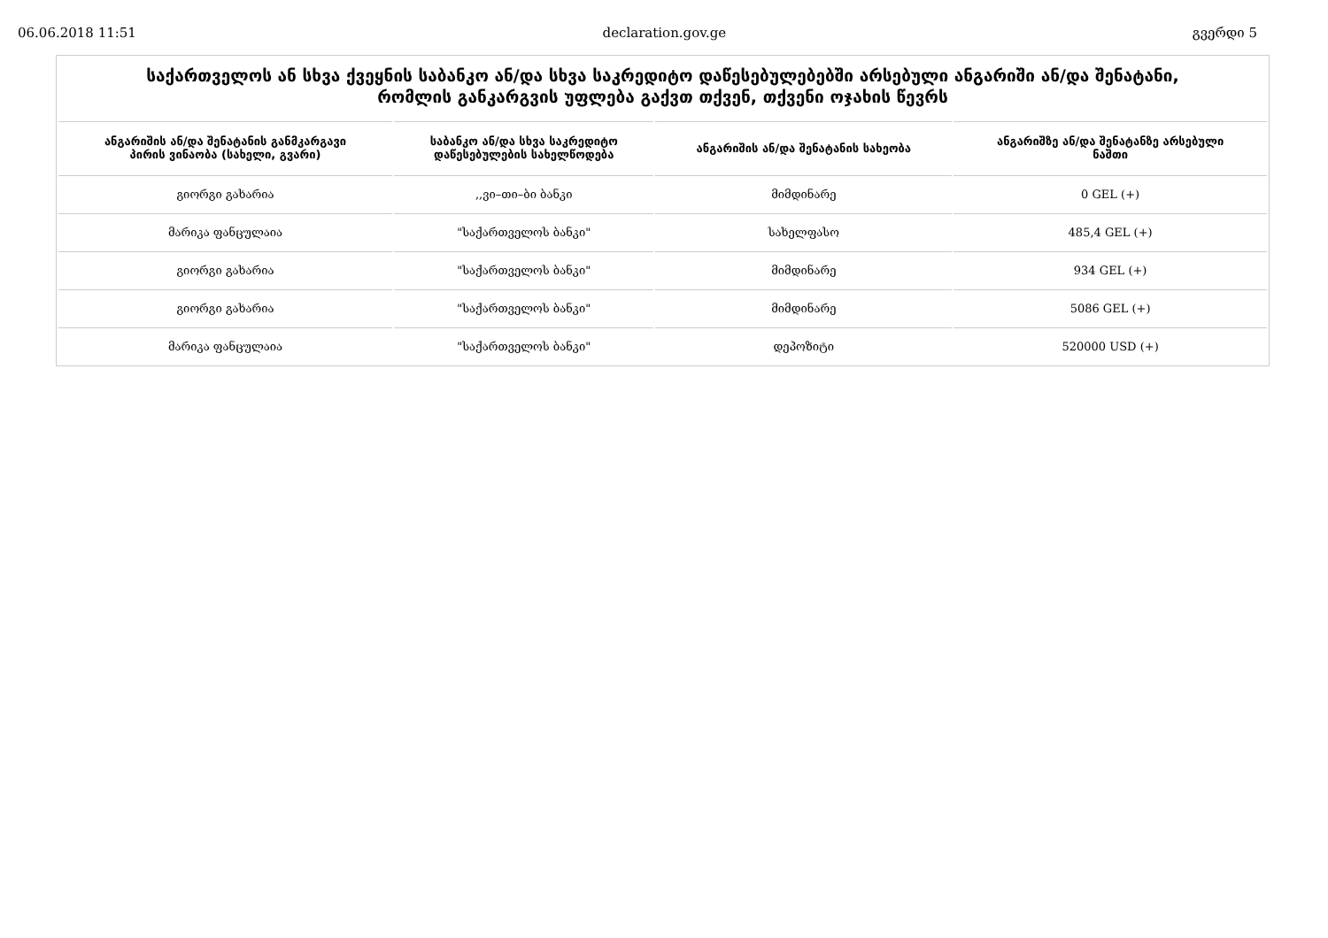06.06.2018 11:51 declaration.gov.ge გვერდი 5
საქართველოს ან სხვა ქვეყნის საბანკო ან/და სხვა საკრედიტო დაწესებულებებში არსებული ანგარიში ან/და შენატანი,
რომლის განკარგვის უფლება გაქვთ თქვენ, თქვენი ოჯახის წევრს
| ანგარიშის ან/და შენატანის განმკარგავი პირის ვინაობა (სახელი, გვარი) | საბანკო ან/და სხვა საკრედიტო დაწესებულების სახელწოდება | ანგარიშის ან/და შენატანის სახეობა | ანგარიშზე ან/და შენატანზე არსებული ნაშთი |
| --- | --- | --- | --- |
| გიორგი გახარია | ,,ვი–თი–ბი ბანკი | მიმდინარე | 0 GEL (+) |
| მარიკა ფანცულაია | "საქართველოს ბანკი" | სახელფასო | 485,4 GEL (+) |
| გიორგი გახარია | "საქართველოს ბანკი" | მიმდინარე | 934 GEL (+) |
| გიორგი გახარია | "საქართველოს ბანკი" | მიმდინარე | 5086 GEL (+) |
| მარიკა ფანცულაია | "საქართველოს ბანკი" | დეპოზიტი | 520000 USD (+) |